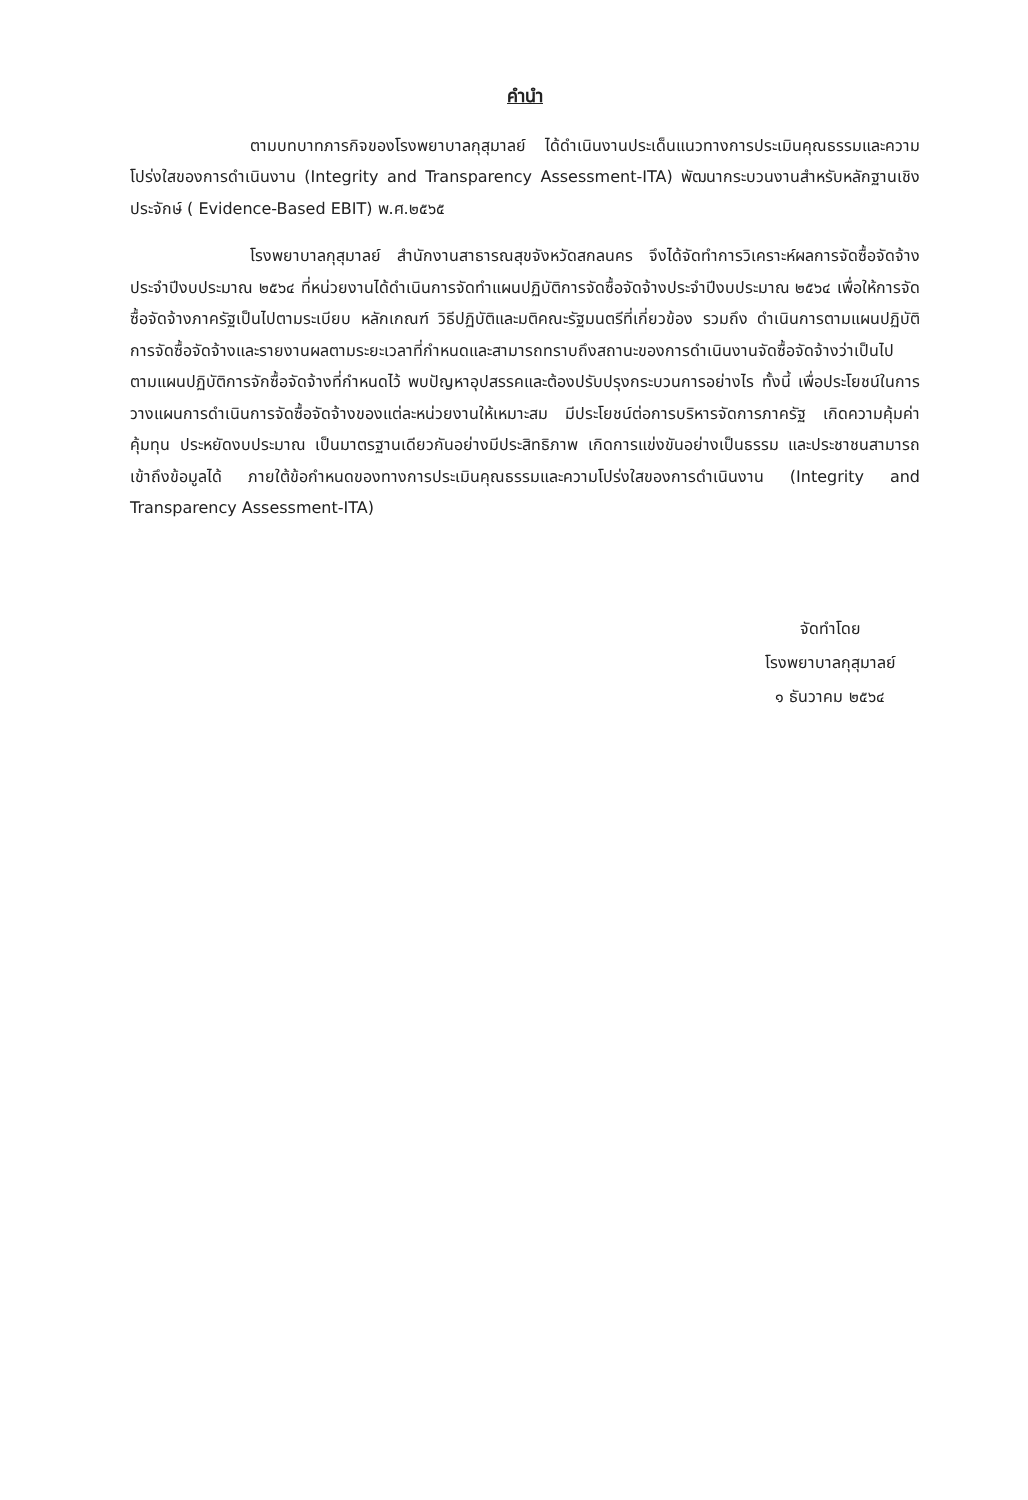คำนำ
ตามบทบาทภารกิจของโรงพยาบาลกุสุมาลย์ ได้ดำเนินงานประเด็นแนวทางการประเมินคุณธรรมและความโปร่งใสของการดำเนินงาน (Integrity and Transparency Assessment-ITA) พัฒนากระบวนงานสำหรับหลักฐานเชิงประจักษ์ ( Evidence-Based EBIT) พ.ศ.๒๕๖๕
โรงพยาบาลกุสุมาลย์ สำนักงานสาธารณสุขจังหวัดสกลนคร จึงได้จัดทำการวิเคราะห์ผลการจัดซื้อจัดจ้าง ประจำปีงบประมาณ ๒๕๖๔ ที่หน่วยงานได้ดำเนินการจัดทำแผนปฏิบัติการจัดซื้อจัดจ้างประจำปีงบประมาณ ๒๕๖๔ เพื่อให้การจัดซื้อจัดจ้างภาครัฐเป็นไปตามระเบียบ หลักเกณฑ์ วิธีปฏิบัติและมติคณะรัฐมนตรีที่เกี่ยวข้อง รวมถึง ดำเนินการตามแผนปฏิบัติการจัดซื้อจัดจ้างและรายงานผลตามระยะเวลาที่กำหนดและสามารถทราบถึงสถานะของการดำเนินงานจัดซื้อจัดจ้างว่าเป็นไปตามแผนปฏิบัติการจักซื้อจัดจ้างที่กำหนดไว้ พบปัญหาอุปสรรคและต้องปรับปรุงกระบวนการอย่างไร ทั้งนี้ เพื่อประโยชน์ในการวางแผนการดำเนินการจัดซื้อจัดจ้างของแต่ละหน่วยงานให้เหมาะสม มีประโยชน์ต่อการบริหารจัดการภาครัฐ เกิดความคุ้มค่า คุ้มทุน ประหยัดงบประมาณ เป็นมาตรฐานเดียวกันอย่างมีประสิทธิภาพ เกิดการแข่งขันอย่างเป็นธรรม และประชาชนสามารถเข้าถึงข้อมูลได้ ภายใต้ข้อกำหนดของทางการประเมินคุณธรรมและความโปร่งใสของการดำเนินงาน (Integrity and Transparency Assessment-ITA)
จัดทำโดย
โรงพยาบาลกุสุมาลย์
๑ ธันวาคม ๒๕๖๔